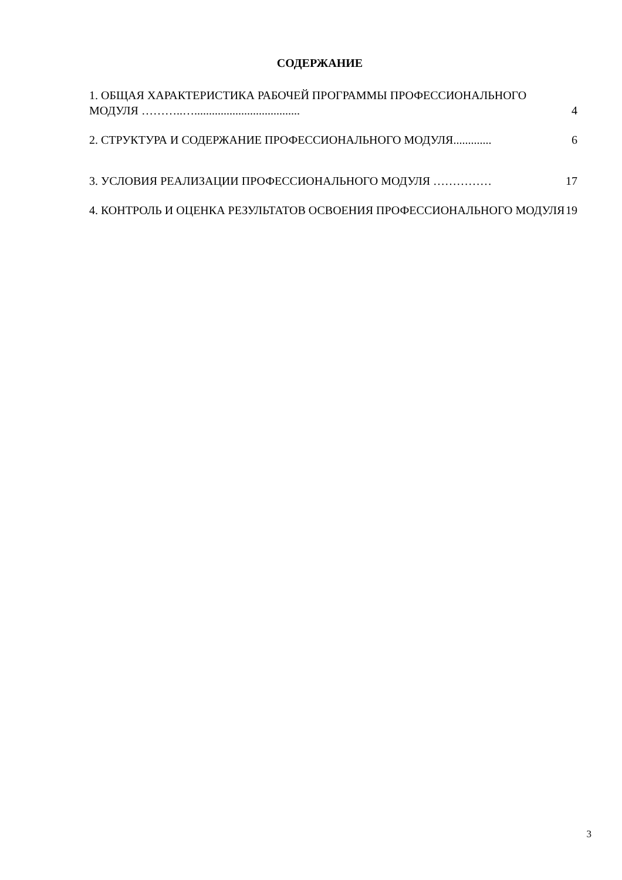СОДЕРЖАНИЕ
1. ОБЩАЯ ХАРАКТЕРИСТИКА РАБОЧЕЙ ПРОГРАММЫ ПРОФЕССИОНАЛЬНОГО МОДУЛЯ ………..….................................... 4
2. СТРУКТУРА И СОДЕРЖАНИЕ ПРОФЕССИОНАЛЬНОГО МОДУЛЯ............. 6
3. УСЛОВИЯ РЕАЛИЗАЦИИ ПРОФЕССИОНАЛЬНОГО МОДУЛЯ …………… 17
4. КОНТРОЛЬ И ОЦЕНКА РЕЗУЛЬТАТОВ ОСВОЕНИЯ ПРОФЕССИОНАЛЬНОГО МОДУЛЯ 19
3